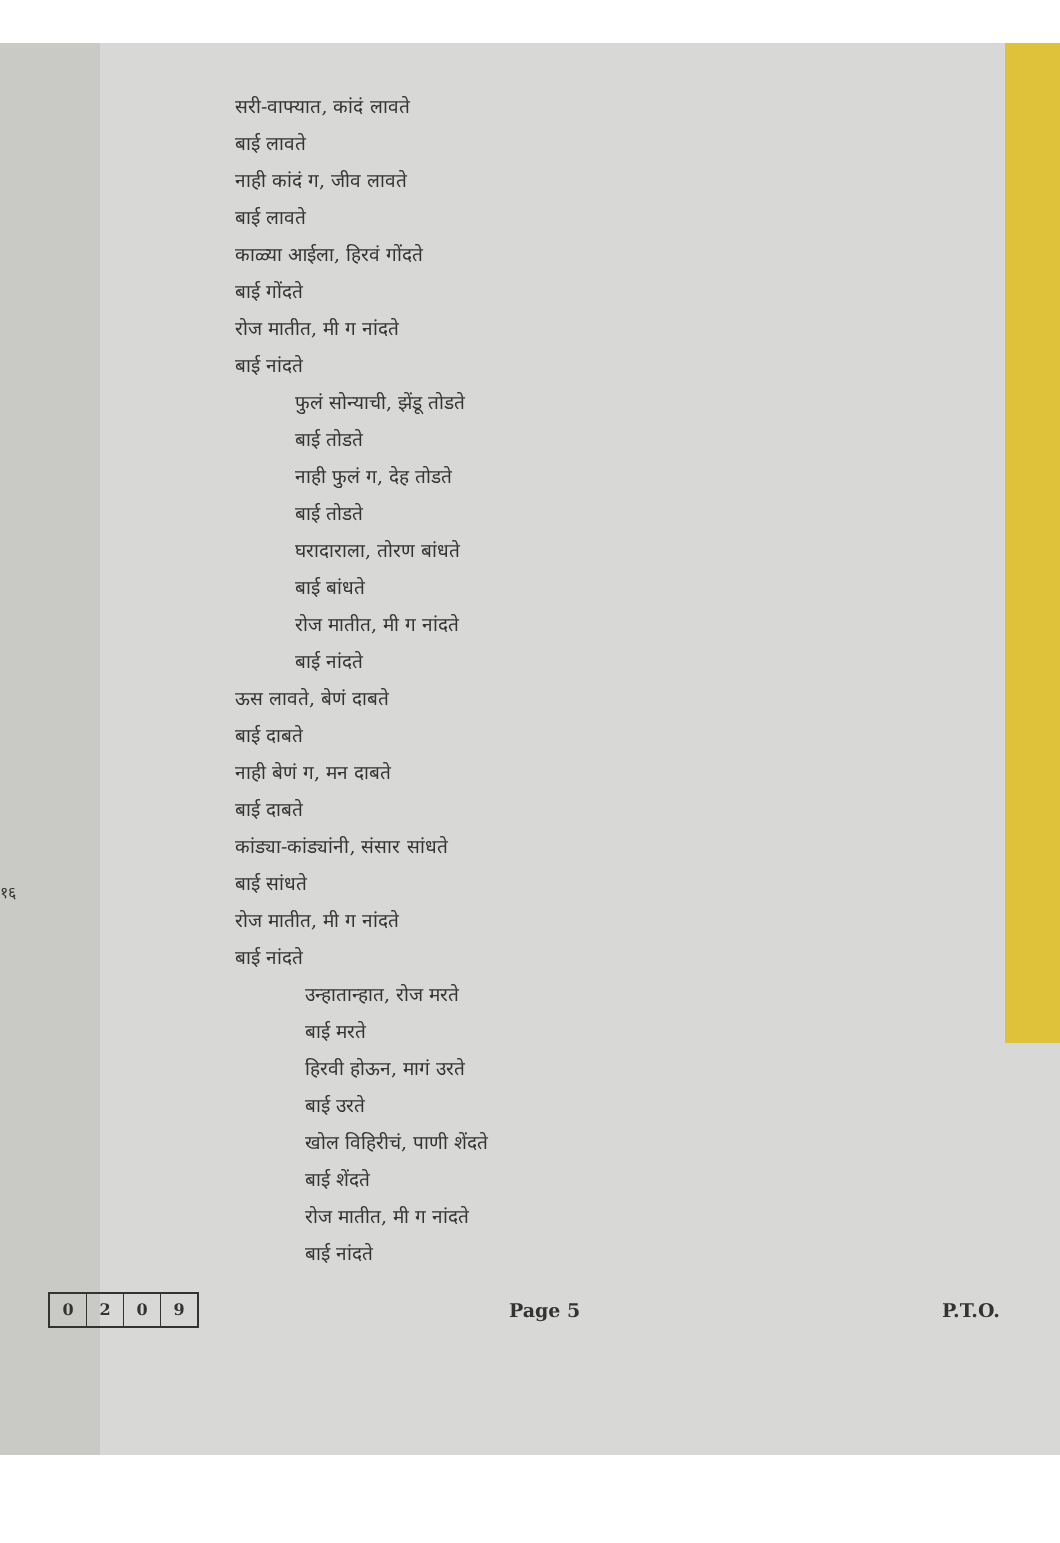१६
सरी-वाफ्यात, कांदं लावते
बाई लावते
नाही कांदं ग, जीव लावते
बाई लावते
काळ्या आईला, हिरवं गोंदते
बाई गोंदते
रोज मातीत, मी ग नांदते
बाई नांदते
फुलं सोन्याची, झेंडू तोडते
बाई तोडते
नाही फुलं ग, देह तोडते
बाई तोडते
घरादाराला, तोरण बांधते
बाई बांधते
रोज मातीत, मी ग नांदते
बाई नांदते
ऊस लावते, बेणं दाबते
बाई दाबते
नाही बेणं ग, मन दाबते
बाई दाबते
कांड्या-कांड्यांनी, संसार सांधते
बाई सांधते
रोज मातीत, मी ग नांदते
बाई नांदते
उन्हातान्हात, रोज मरते
बाई मरते
हिरवी होऊन, मागं उरते
बाई उरते
खोल विहिरीचं, पाणी शेंदते
बाई शेंदते
रोज मातीत, मी ग नांदते
बाई नांदते
0 2 0 9
Page 5 P.T.O.